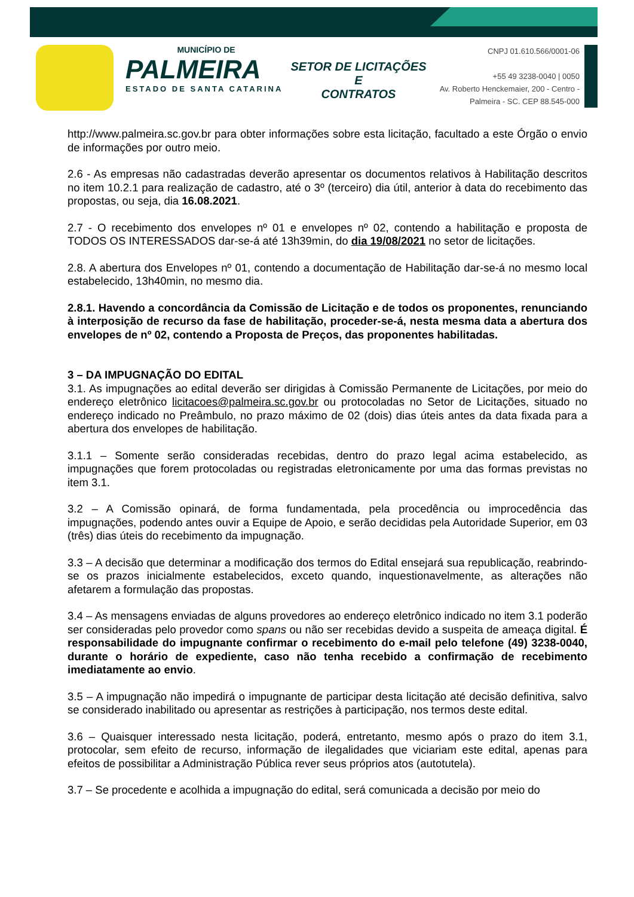MUNICÍPIO DE
PALMEIRA
ESTADO DE SANTA CATARINA
SETOR DE LICITAÇÕES E
CONTRATOS
CNPJ 01.610.566/0001-06
+55 49 3238-0040 | 0050
Av. Roberto Henckemaier, 200 - Centro -
Palmeira - SC. CEP 88.545-000
http://www.palmeira.sc.gov.br para obter informações sobre esta licitação, facultado a este Órgão o envio de informações por outro meio.
2.6 - As empresas não cadastradas deverão apresentar os documentos relativos à Habilitação descritos no item 10.2.1 para realização de cadastro, até o 3º (terceiro) dia útil, anterior à data do recebimento das propostas, ou seja, dia 16.08.2021.
2.7 - O recebimento dos envelopes nº 01 e envelopes nº 02, contendo a habilitação e proposta de TODOS OS INTERESSADOS dar-se-á até 13h39min, do dia 19/08/2021 no setor de licitações.
2.8. A abertura dos Envelopes nº 01, contendo a documentação de Habilitação dar-se-á no mesmo local estabelecido, 13h40min, no mesmo dia.
2.8.1. Havendo a concordância da Comissão de Licitação e de todos os proponentes, renunciando à interposição de recurso da fase de habilitação, proceder-se-á, nesta mesma data a abertura dos envelopes de nº 02, contendo a Proposta de Preços, das proponentes habilitadas.
3 – DA IMPUGNAÇÃO DO EDITAL
3.1. As impugnações ao edital deverão ser dirigidas à Comissão Permanente de Licitações, por meio do endereço eletrônico licitacoes@palmeira.sc.gov.br ou protocoladas no Setor de Licitações, situado no endereço indicado no Preâmbulo, no prazo máximo de 02 (dois) dias úteis antes da data fixada para a abertura dos envelopes de habilitação.
3.1.1 – Somente serão consideradas recebidas, dentro do prazo legal acima estabelecido, as impugnações que forem protocoladas ou registradas eletronicamente por uma das formas previstas no item 3.1.
3.2 – A Comissão opinará, de forma fundamentada, pela procedência ou improcedência das impugnações, podendo antes ouvir a Equipe de Apoio, e serão decididas pela Autoridade Superior, em 03 (três) dias úteis do recebimento da impugnação.
3.3 – A decisão que determinar a modificação dos termos do Edital ensejará sua republicação, reabrindo-se os prazos inicialmente estabelecidos, exceto quando, inquestionavelmente, as alterações não afetarem a formulação das propostas.
3.4 – As mensagens enviadas de alguns provedores ao endereço eletrônico indicado no item 3.1 poderão ser consideradas pelo provedor como spans ou não ser recebidas devido a suspeita de ameaça digital. É responsabilidade do impugnante confirmar o recebimento do e-mail pelo telefone (49) 3238-0040, durante o horário de expediente, caso não tenha recebido a confirmação de recebimento imediatamente ao envio.
3.5 – A impugnação não impedirá o impugnante de participar desta licitação até decisão definitiva, salvo se considerado inabilitado ou apresentar as restrições à participação, nos termos deste edital.
3.6 – Quaisquer interessado nesta licitação, poderá, entretanto, mesmo após o prazo do item 3.1, protocolar, sem efeito de recurso, informação de ilegalidades que viciariam este edital, apenas para efeitos de possibilitar a Administração Pública rever seus próprios atos (autotutela).
3.7 – Se procedente e acolhida a impugnação do edital, será comunicada a decisão por meio do